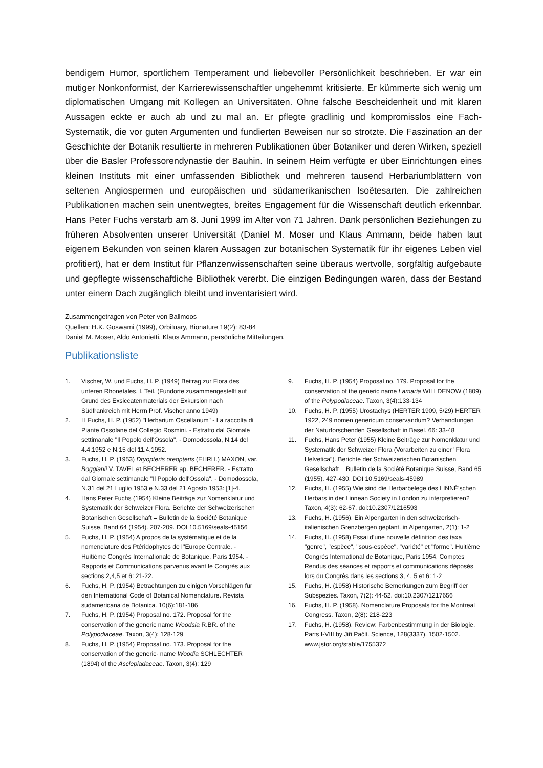bendigem Humor, sportlichem Temperament und liebevoller Persönlichkeit beschrieben. Er war ein mutiger Nonkonformist, der Karrierewissenschaftler ungehemmt kritisierte. Er kümmerte sich wenig um diplomatischen Umgang mit Kollegen an Universitäten. Ohne falsche Bescheidenheit und mit klaren Aussagen eckte er auch ab und zu mal an. Er pflegte gradlinig und kompromisslos eine Fach-Systematik, die vor guten Argumenten und fundierten Beweisen nur so strotzte. Die Faszination an der Geschichte der Botanik resultierte in mehreren Publikationen über Botaniker und deren Wirken, speziell über die Basler Professorendynastie der Bauhin. In seinem Heim verfügte er über Einrichtungen eines kleinen Instituts mit einer umfassenden Bibliothek und mehreren tausend Herbariumblättern von seltenen Angiospermen und europäischen und südamerikanischen Isoëtesarten. Die zahlreichen Publikationen machen sein unentwegtes, breites Engagement für die Wissenschaft deutlich erkennbar. Hans Peter Fuchs verstarb am 8. Juni 1999 im Alter von 71 Jahren. Dank persönlichen Beziehungen zu früheren Absolventen unserer Universität (Daniel M. Moser und Klaus Ammann, beide haben laut eigenem Bekunden von seinen klaren Aussagen zur botanischen Systematik für ihr eigenes Leben viel profitiert), hat er dem Institut für Pflanzenwissenschaften seine überaus wertvolle, sorgfältig aufgebaute und gepflegte wissenschaftliche Bibliothek vererbt. Die einzigen Bedingungen waren, dass der Bestand unter einem Dach zugänglich bleibt und inventarisiert wird.
Zusammengetragen von Peter von Ballmoos
Quellen: H.K. Goswami (1999), Orbituary, Bionature 19(2): 83-84
Daniel M. Moser, Aldo Antonietti, Klaus Ammann, persönliche Mitteilungen.
Publikationsliste
1. Vischer, W. und Fuchs, H. P. (1949) Beitrag zur Flora des unteren Rhonetales. I. Teil. (Fundorte zusammengestellt auf Grund des Exsiccatenmaterials der Exkursion nach Südfrankreich mit Herrn Prof. Vischer anno 1949)
2. H Fuchs, H. P. (1952) "Herbarium Oscellanum" - La raccolta di Piante Ossolane del Collegio Rosmini. - Estratto dal Giornale settimanale "Il Popolo dell'Ossola". - Domodossola, N.14 del 4.4.1952 e N.15 del 11.4.1952.
3. Fuchs, H. P. (1953) Dryopteris oreopteris (EHRH.) MAXON, var. Boggianii V. TAVEL et BECHERER ap. BECHERER. - Estratto dal Giornale settimanale "Il Popolo dell'Ossola". - Domodossola, N.31 del 21 Luglio 1953 e N.33 del 21 Agosto 1953: [1]-4.
4. Hans Peter Fuchs (1954) Kleine Beiträge zur Nomenklatur und Systematik der Schweizer Flora. Berichte der Schweizerischen Botanischen Gesellschaft = Bulletin de la Société Botanique Suisse, Band 64 (1954). 207-209. DOI 10.5169/seals-45156
5. Fuchs, H. P. (1954) A propos de la systématique et de la nomenclature des Ptéridophytes de l''Europe Centrale. - Huitième Congrès Internationale de Botanique, Paris 1954. - Rapports et Communications parvenus avant le Congrès aux sections 2,4,5 et 6: 21-22.
6. Fuchs, H. P. (1954) Betrachtungen zu einigen Vorschlägen für den International Code of Botanical Nomenclature. Revista sudamericana de Botanica. 10(6):181-186
7. Fuchs, H. P. (1954) Proposal no. 172. Proposal for the conservation of the generic name Woodsia R.BR. of the Polypodiaceae. Taxon, 3(4): 128-129
8. Fuchs, H. P. (1954) Proposal no. 173. Proposal for the conservation of the generic· name Woodia SCHLECHTER (1894) of the Asclepiadaceae. Taxon, 3(4): 129
9. Fuchs, H. P. (1954) Proposal no. 179. Proposal for the conservation of the generic name Lamaria WILLDENOW (1809) of the Polypodiaceae. Taxon, 3(4):133-134
10. Fuchs, H. P. (1955) Urostachys (HERTER 1909, 5/29) HERTER 1922, 249 nomen genericum conservandum? Verhandlungen der Naturforschenden Gesellschaft in Basel. 66: 33-48
11. Fuchs, Hans Peter (1955) Kleine Beiträge zur Nomenklatur und Systematik der Schweizer Flora (Vorarbeiten zu einer "Flora Helvetica"). Berichte der Schweizerischen Botanischen Gesellschaft = Bulletin de la Société Botanique Suisse, Band 65 (1955). 427-430. DOI 10.5169/seals-45989
12. Fuchs, H. (1955) Wie sind die Herbarbelege des LINNÉ'schen Herbars in der Linnean Society in London zu interpretieren? Taxon, 4(3): 62-67. doi:10.2307/1216593
13. Fuchs, H. (1956). Ein Alpengarten in den schweizerisch-italienischen Grenzbergen geplant. in Alpengarten, 2(1): 1-2
14. Fuchs, H. (1958) Essai d'une nouvelle définition des taxa "genre", "espèce", "sous-espèce", "variété" et "forme". Huitième Congrès International de Botanique, Paris 1954. Comptes Rendus des séances et rapports et communications déposés lors du Congrès dans les sections 3, 4, 5 et 6: 1-2
15. Fuchs, H. (1958) Historische Bemerkungen zum Begriff der Subspezies. Taxon, 7(2): 44-52. doi:10.2307/1217656
16. Fuchs, H. P. (1958). Nomenclature Proposals for the Montreal Congress. Taxon, 2(8): 218-223
17. Fuchs, H. (1958). Review: Farbenbestimmung in der Biologie. Parts I-VIII by Jiři Pačlt. Science, 128(3337), 1502-1502. www.jstor.org/stable/1755372